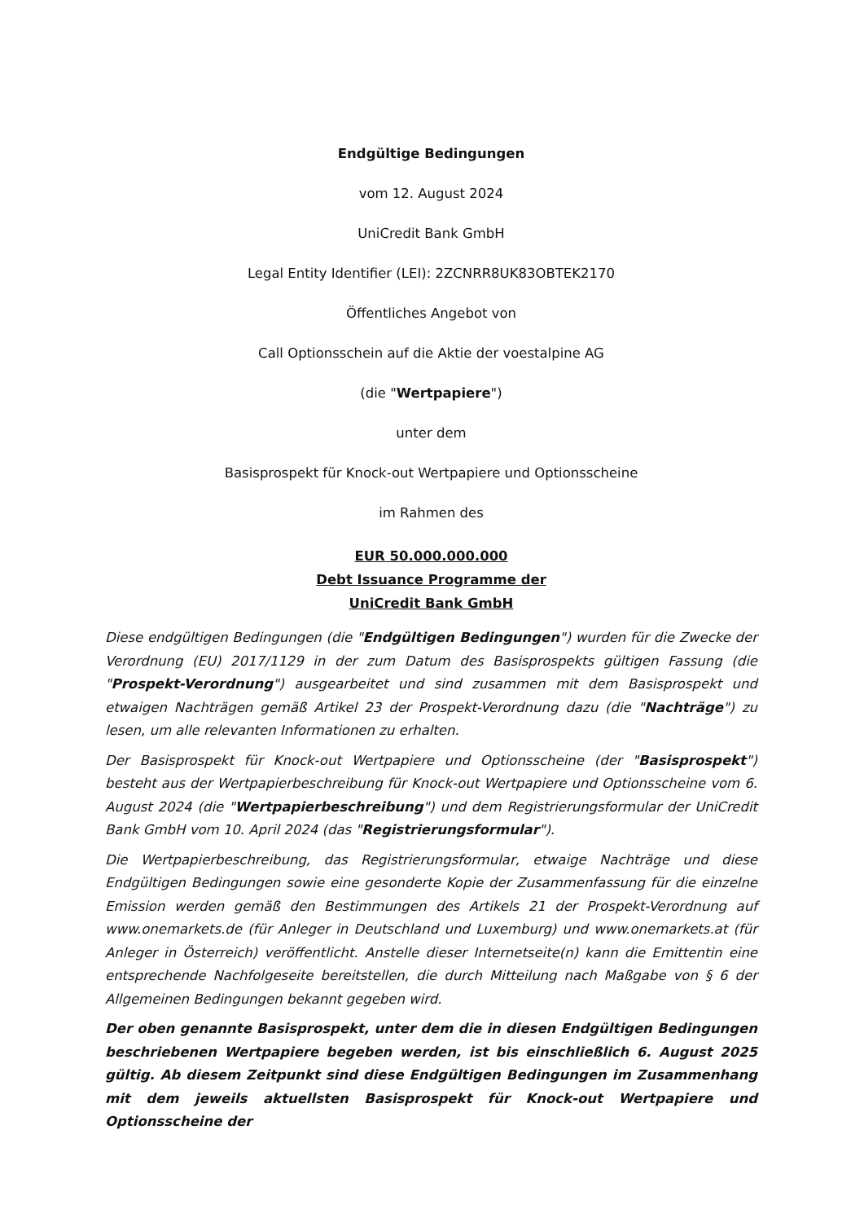Endgültige Bedingungen
vom 12. August 2024
UniCredit Bank GmbH
Legal Entity Identifier (LEI): 2ZCNRR8UK83OBTEK2170
Öffentliches Angebot von
Call Optionsschein auf die Aktie der voestalpine AG
(die "Wertpapiere")
unter dem
Basisprospekt für Knock-out Wertpapiere und Optionsscheine
im Rahmen des
EUR 50.000.000.000
Debt Issuance Programme der
UniCredit Bank GmbH
Diese endgültigen Bedingungen (die "Endgültigen Bedingungen") wurden für die Zwecke der Verordnung (EU) 2017/1129 in der zum Datum des Basisprospekts gültigen Fassung (die "Prospekt-Verordnung") ausgearbeitet und sind zusammen mit dem Basisprospekt und etwaigen Nachträgen gemäß Artikel 23 der Prospekt-Verordnung dazu (die "Nachträge") zu lesen, um alle relevanten Informationen zu erhalten.
Der Basisprospekt für Knock-out Wertpapiere und Optionsscheine (der "Basisprospekt") besteht aus der Wertpapierbeschreibung für Knock-out Wertpapiere und Optionsscheine vom 6. August 2024 (die "Wertpapierbeschreibung") und dem Registrierungsformular der UniCredit Bank GmbH vom 10. April 2024 (das "Registrierungsformular").
Die Wertpapierbeschreibung, das Registrierungsformular, etwaige Nachträge und diese Endgültigen Bedingungen sowie eine gesonderte Kopie der Zusammenfassung für die einzelne Emission werden gemäß den Bestimmungen des Artikels 21 der Prospekt-Verordnung auf www.onemarkets.de (für Anleger in Deutschland und Luxemburg) und www.onemarkets.at (für Anleger in Österreich) veröffentlicht. Anstelle dieser Internetseite(n) kann die Emittentin eine entsprechende Nachfolgeseite bereitstellen, die durch Mitteilung nach Maßgabe von § 6 der Allgemeinen Bedingungen bekannt gegeben wird.
Der oben genannte Basisprospekt, unter dem die in diesen Endgültigen Bedingungen beschriebenen Wertpapiere begeben werden, ist bis einschließlich 6. August 2025 gültig. Ab diesem Zeitpunkt sind diese Endgültigen Bedingungen im Zusammenhang mit dem jeweils aktuellsten Basisprospekt für Knock-out Wertpapiere und Optionsscheine der